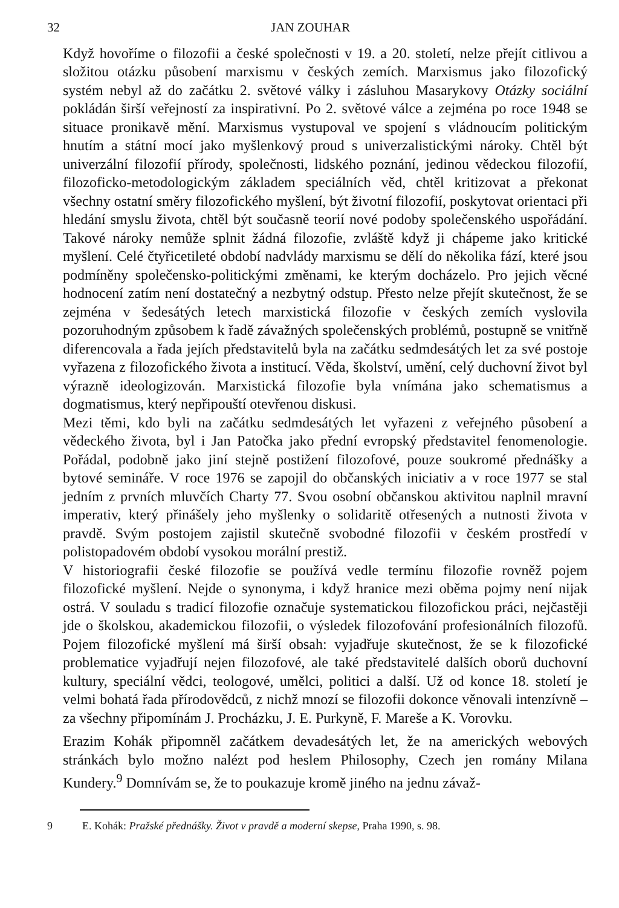32 JAN ZOUHAR
Když hovoříme o filozofii a české společnosti v 19. a 20. století, nelze přejít citlivou a složitou otázku působení marxismu v českých zemích. Marxismus jako filozofický systém nebyl až do začátku 2. světové války i zásluhou Masarykovy Otázky sociální pokládán širší veřejností za inspirativní. Po 2. světové válce a zejména po roce 1948 se situace pronikavě mění. Marxismus vystupoval ve spojení s vládnoucím politickým hnutím a státní mocí jako myšlenkový proud s univerzalistickými nároky. Chtěl být univerzální filozofií přírody, společnosti, lidského poznání, jedinou vědeckou filozofií, filozoficko-metodologickým základem speciálních věd, chtěl kritizovat a překonat všechny ostatní směry filozofického myšlení, být životní filozofií, poskytovat orientaci při hledání smyslu života, chtěl být současně teorií nové podoby společenského uspořádání. Takové nároky nemůže splnit žádná filozofie, zvláště když ji chápeme jako kritické myšlení. Celé čtyřicetileté období nadvlády marxismu se dělí do několika fází, které jsou podmíněny společensko-politickými změnami, ke kterým docházelo. Pro jejich věcné hodnocení zatím není dostatečný a nezbytný odstup. Přesto nelze přejít skutečnost, že se zejména v šedesátých letech marxistická filozofie v českých zemích vyslovila pozoruhodným způsobem k řadě závažných společenských problémů, postupně se vnitřně diferencovala a řada jejích představitelů byla na začátku sedmdesátých let za své postoje vyřazena z filozofického života a institucí. Věda, školství, umění, celý duchovní život byl výrazně ideologizován. Marxistická filozofie byla vnímána jako schematismus a dogmatismus, který nepřipouští otevřenou diskusi.
Mezi těmi, kdo byli na začátku sedmdesátých let vyřazeni z veřejného působení a vědeckého života, byl i Jan Patočka jako přední evropský představitel fenomenologie. Pořádal, podobně jako jiní stejně postižení filozofové, pouze soukromé přednášky a bytové semináře. V roce 1976 se zapojil do občanských iniciativ a v roce 1977 se stal jedním z prvních mluvčích Charty 77. Svou osobní občanskou aktivitou naplnil mravní imperativ, který přinášely jeho myšlenky o solidaritě otřesených a nutnosti života v pravdě. Svým postojem zajistil skutečně svobodné filozofii v českém prostředí v polistopadovém období vysokou morální prestiž.
V historiografii české filozofie se používá vedle termínu filozofie rovněž pojem filozofické myšlení. Nejde o synonyma, i když hranice mezi oběma pojmy není nijak ostrá. V souladu s tradicí filozofie označuje systematickou filozofickou práci, nejčastěji jde o školskou, akademickou filozofii, o výsledek filozofování profesionálních filozofů. Pojem filozofické myšlení má širší obsah: vyjadřuje skutečnost, že se k filozofické problematice vyjadřují nejen filozofové, ale také představitelé dalších oborů duchovní kultury, speciální vědci, teologové, umělci, politici a další. Už od konce 18. století je velmi bohatá řada přírodovědců, z nichž mnozí se filozofii dokonce věnovali intenzívně – za všechny připomínám J. Procházku, J. E. Purkyně, F. Mareše a K. Vorovku.
Erazim Kohák připomněl začátkem devadesátých let, že na amerických webových stránkách bylo možno nalézt pod heslem Philosophy, Czech jen romány Milana Kundery.<sup>9</sup> Domnívám se, že to poukazuje kromě jiného na jednu závaž-
9 E. Kohák: Pražské přednášky. Život v pravdě a moderní skepse, Praha 1990, s. 98.